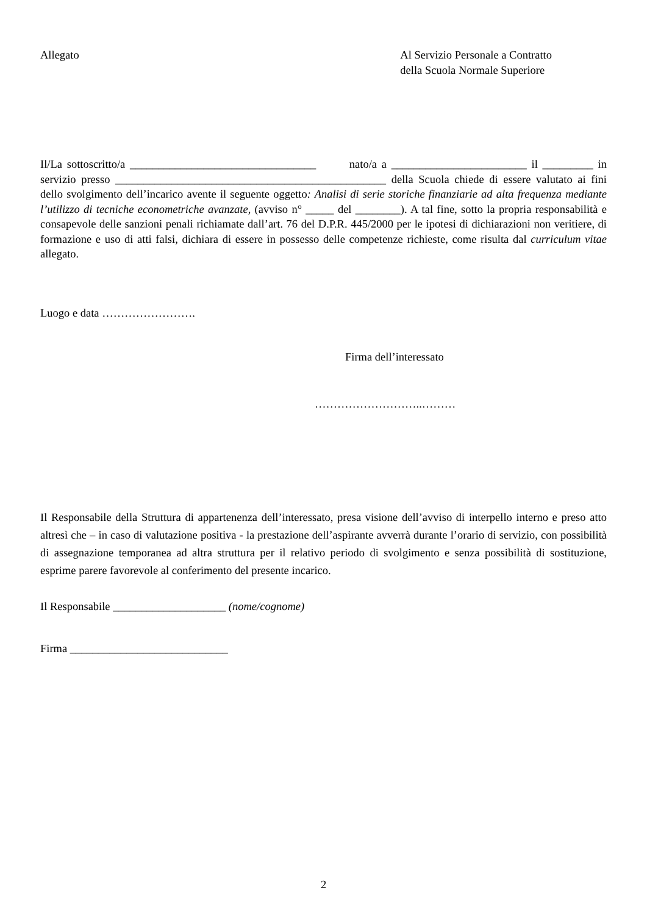Allegato Al Servizio Personale a Contratto
della Scuola Normale Superiore
Il/La sottoscritto/a _________________________________ nato/a a ________________________ il _________ in servizio presso ________________________________________________ della Scuola chiede di essere valutato ai fini dello svolgimento dell’incarico avente il seguente oggetto: Analisi di serie storiche finanziarie ad alta frequenza mediante l’utilizzo di tecniche econometriche avanzate, (avviso n° _____ del ________). A tal fine, sotto la propria responsabilità e consapevole delle sanzioni penali richiamate dall’art. 76 del D.P.R. 445/2000 per le ipotesi di dichiarazioni non veritiere, di formazione e uso di atti falsi, dichiara di essere in possesso delle competenze richieste, come risulta dal curriculum vitae allegato.
Luogo e data …………………….
Firma dell’interessato
………………………..………
Il Responsabile della Struttura di appartenenza dell’interessato, presa visione dell’avviso di interpello interno e preso atto altresì che – in caso di valutazione positiva - la prestazione dell’aspirante avverrà durante l’orario di servizio, con possibilità di assegnazione temporanea ad altra struttura per il relativo periodo di svolgimento e senza possibilità di sostituzione, esprime parere favorevole al conferimento del presente incarico.
Il Responsabile ____________________ (nome/cognome)
Firma ____________________________
2